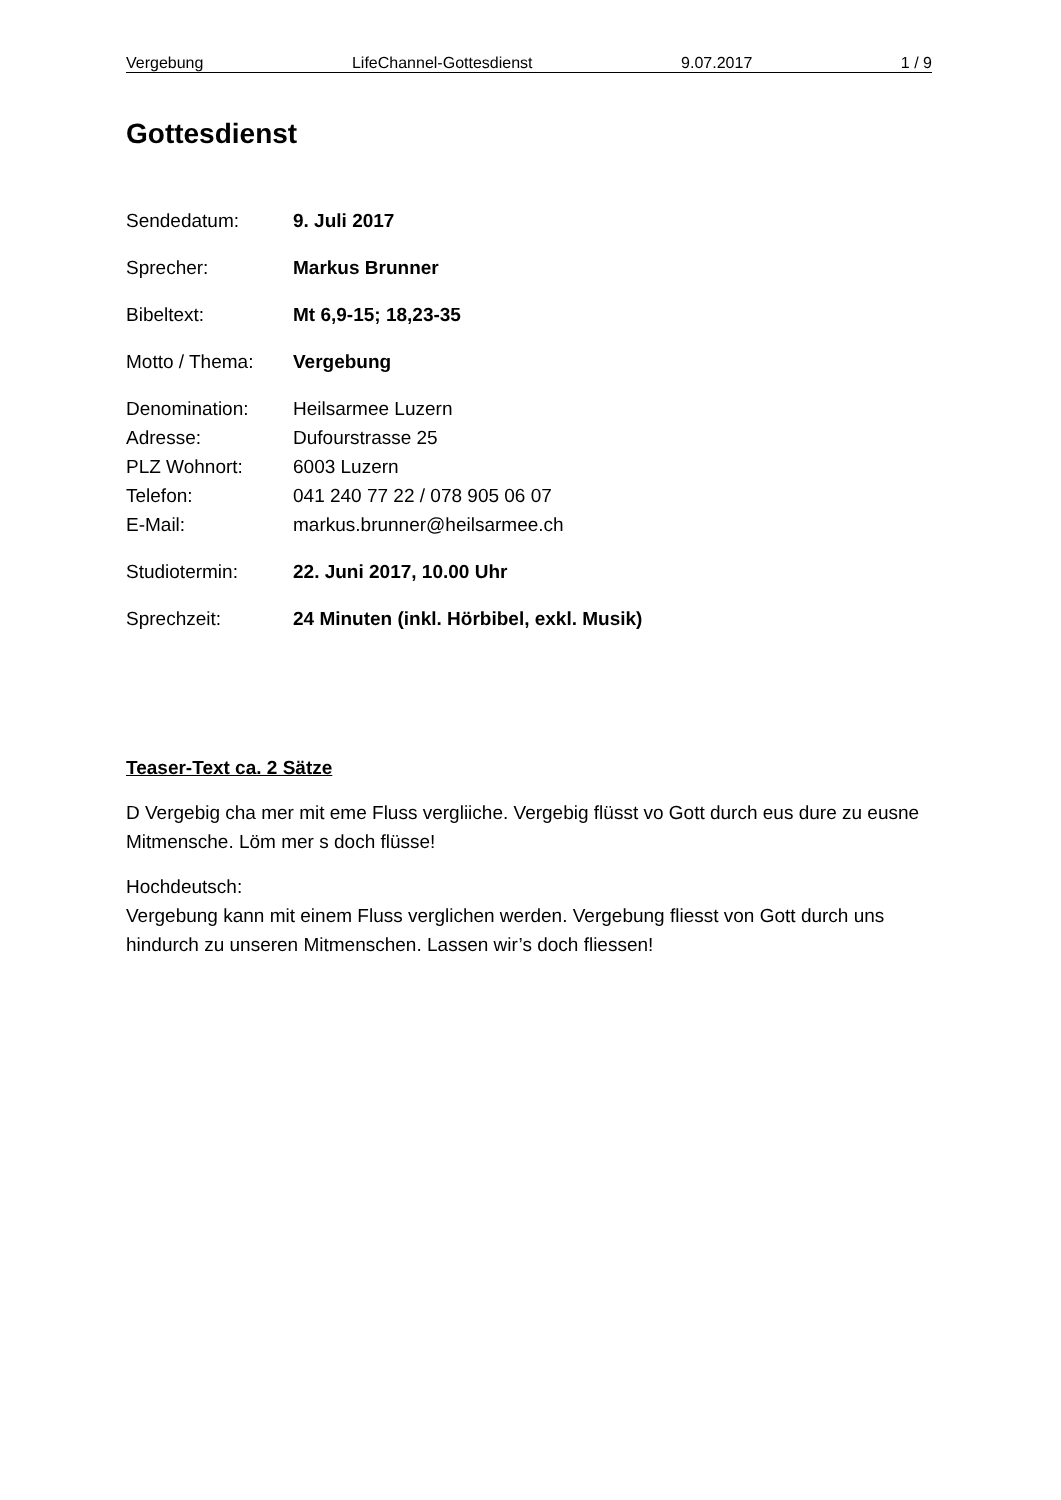Vergebung LifeChannel-Gottesdienst 9.07.2017 1 / 9
Gottesdienst
Sendedatum: 9. Juli 2017
Sprecher: Markus Brunner
Bibeltext: Mt 6,9-15; 18,23-35
Motto / Thema: Vergebung
Denomination: Heilsarmee Luzern
Adresse: Dufourstrasse 25
PLZ Wohnort: 6003 Luzern
Telefon: 041 240 77 22 / 078 905 06 07
E-Mail: markus.brunner@heilsarmee.ch
Studiotermin: 22. Juni 2017, 10.00 Uhr
Sprechzeit: 24 Minuten (inkl. Hörbibel, exkl. Musik)
Teaser-Text ca. 2 Sätze
D Vergebig cha mer mit eme Fluss vergliiche. Vergebig flüsst vo Gott durch eus dure zu eusne Mitmensche. Löm mer s doch flüsse!
Hochdeutsch:
Vergebung kann mit einem Fluss verglichen werden. Vergebung fliesst von Gott durch uns hindurch zu unseren Mitmenschen. Lassen wir’s doch fliessen!